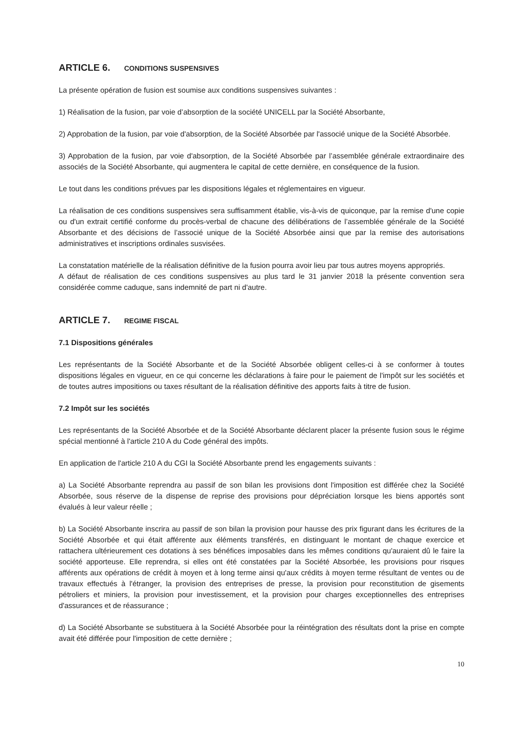ARTICLE 6. CONDITIONS SUSPENSIVES
La présente opération de fusion est soumise aux conditions suspensives suivantes :
1) Réalisation de la fusion, par voie d’absorption de la société UNICELL par la Société Absorbante,
2) Approbation de la fusion, par voie d'absorption, de la Société Absorbée par l'associé unique de la Société Absorbée.
3) Approbation de la fusion, par voie d'absorption, de la Société Absorbée par l’assemblée générale extraordinaire des associés de la Société Absorbante, qui augmentera le capital de cette dernière, en conséquence de la fusion.
Le tout dans les conditions prévues par les dispositions légales et réglementaires en vigueur.
La réalisation de ces conditions suspensives sera suffisamment établie, vis-à-vis de quiconque, par la remise d'une copie ou d'un extrait certifié conforme du procès-verbal de chacune des délibérations de l’assemblée générale de la Société Absorbante et des décisions de l’associé unique de la Société Absorbée ainsi que par la remise des autorisations administratives et inscriptions ordinales susvisées.
La constatation matérielle de la réalisation définitive de la fusion pourra avoir lieu par tous autres moyens appropriés.
A défaut de réalisation de ces conditions suspensives au plus tard le 31 janvier 2018 la présente convention sera considérée comme caduque, sans indemnité de part ni d'autre.
ARTICLE 7. REGIME FISCAL
7.1 Dispositions générales
Les représentants de la Société Absorbante et de la Société Absorbée obligent celles-ci à se conformer à toutes dispositions légales en vigueur, en ce qui concerne les déclarations à faire pour le paiement de l'impôt sur les sociétés et de toutes autres impositions ou taxes résultant de la réalisation définitive des apports faits à titre de fusion.
7.2 Impôt sur les sociétés
Les représentants de la Société Absorbée et de la Société Absorbante déclarent placer la présente fusion sous le régime spécial mentionné à l'article 210 A du Code général des impôts.
En application de l'article 210 A du CGI la Société Absorbante prend les engagements suivants :
a) La Société Absorbante reprendra au passif de son bilan les provisions dont l'imposition est différée chez la Société Absorbée, sous réserve de la dispense de reprise des provisions pour dépréciation lorsque les biens apportés sont évalués à leur valeur réelle ;
b) La Société Absorbante inscrira au passif de son bilan la provision pour hausse des prix figurant dans les écritures de la Société Absorbée et qui était afférente aux éléments transférés, en distinguant le montant de chaque exercice et rattachera ultérieurement ces dotations à ses bénéfices imposables dans les mêmes conditions qu'auraient dû le faire la société apporteuse. Elle reprendra, si elles ont été constatées par la Société Absorbée, les provisions pour risques afférents aux opérations de crédit à moyen et à long terme ainsi qu'aux crédits à moyen terme résultant de ventes ou de travaux effectués à l'étranger, la provision des entreprises de presse, la provision pour reconstitution de gisements pétroliers et miniers, la provision pour investissement, et la provision pour charges exceptionnelles des entreprises d'assurances et de réassurance ;
d) La Société Absorbante se substituera à la Société Absorbée pour la réintégration des résultats dont la prise en compte avait été différée pour l'imposition de cette dernière ;
10